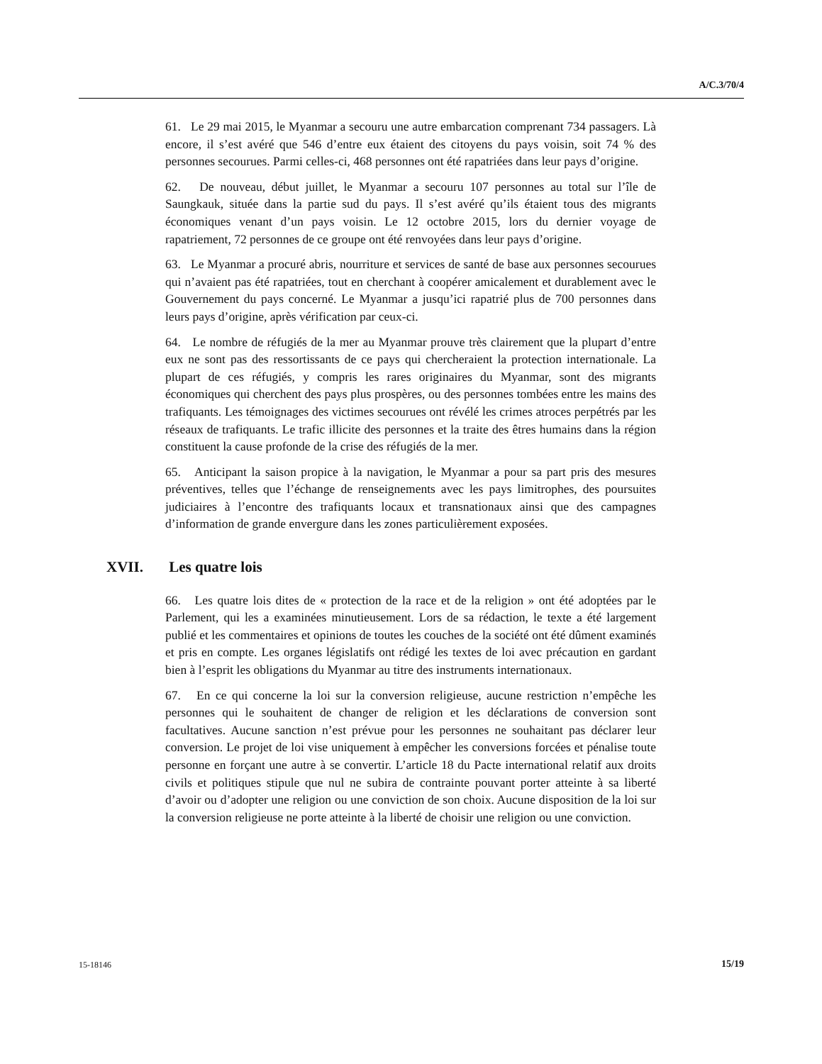A/C.3/70/4
61. Le 29 mai 2015, le Myanmar a secouru une autre embarcation comprenant 734 passagers. Là encore, il s’est avéré que 546 d’entre eux étaient des citoyens du pays voisin, soit 74 % des personnes secourues. Parmi celles-ci, 468 personnes ont été rapatriées dans leur pays d’origine.
62. De nouveau, début juillet, le Myanmar a secouru 107 personnes au total sur l’île de Saungkauk, située dans la partie sud du pays. Il s’est avéré qu’ils étaient tous des migrants économiques venant d’un pays voisin. Le 12 octobre 2015, lors du dernier voyage de rapatriement, 72 personnes de ce groupe ont été renvoyées dans leur pays d’origine.
63. Le Myanmar a procuré abris, nourriture et services de santé de base aux personnes secourues qui n’avaient pas été rapatriées, tout en cherchant à coopérer amicalement et durablement avec le Gouvernement du pays concerné. Le Myanmar a jusqu’ici rapatrié plus de 700 personnes dans leurs pays d’origine, après vérification par ceux-ci.
64. Le nombre de réfugiés de la mer au Myanmar prouve très clairement que la plupart d’entre eux ne sont pas des ressortissants de ce pays qui chercheraient la protection internationale. La plupart de ces réfugiés, y compris les rares originaires du Myanmar, sont des migrants économiques qui cherchent des pays plus prospères, ou des personnes tombées entre les mains des trafiquants. Les témoignages des victimes secourues ont révélé les crimes atroces perpétrés par les réseaux de trafiquants. Le trafic illicite des personnes et la traite des êtres humains dans la région constituent la cause profonde de la crise des réfugiés de la mer.
65. Anticipant la saison propice à la navigation, le Myanmar a pour sa part pris des mesures préventives, telles que l’échange de renseignements avec les pays limitrophes, des poursuites judiciaires à l’encontre des trafiquants locaux et transnationaux ainsi que des campagnes d’information de grande envergure dans les zones particulièrement exposées.
XVII. Les quatre lois
66. Les quatre lois dites de « protection de la race et de la religion » ont été adoptées par le Parlement, qui les a examinées minutieusement. Lors de sa rédaction, le texte a été largement publié et les commentaires et opinions de toutes les couches de la société ont été dûment examinés et pris en compte. Les organes législatifs ont rédigé les textes de loi avec précaution en gardant bien à l’esprit les obligations du Myanmar au titre des instruments internationaux.
67. En ce qui concerne la loi sur la conversion religieuse, aucune restriction n’empêche les personnes qui le souhaitent de changer de religion et les déclarations de conversion sont facultatives. Aucune sanction n’est prévue pour les personnes ne souhaitant pas déclarer leur conversion. Le projet de loi vise uniquement à empêcher les conversions forcées et pénalise toute personne en forçant une autre à se convertir. L’article 18 du Pacte international relatif aux droits civils et politiques stipule que nul ne subira de contrainte pouvant porter atteinte à sa liberté d’avoir ou d’adopter une religion ou une conviction de son choix. Aucune disposition de la loi sur la conversion religieuse ne porte atteinte à la liberté de choisir une religion ou une conviction.
15-18146 15/19